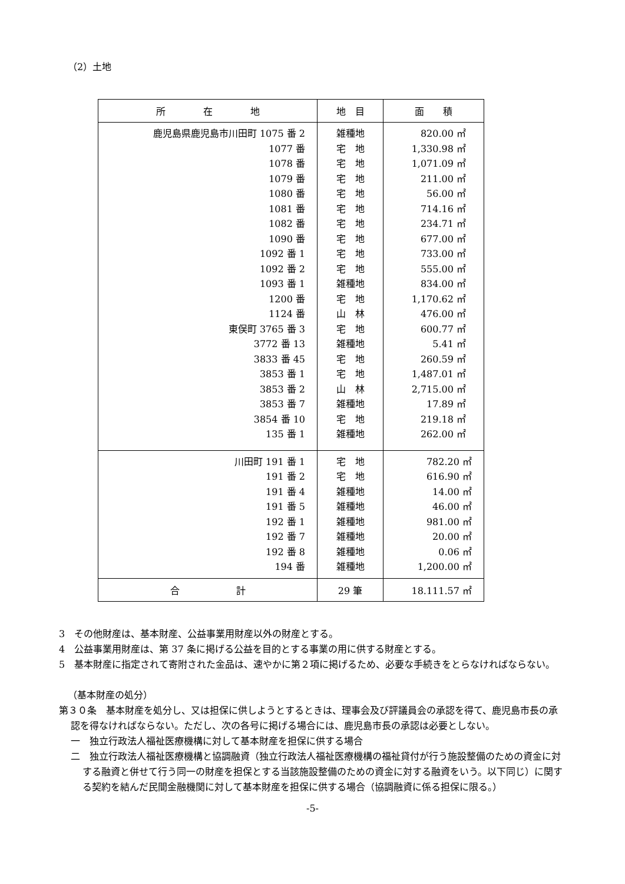（2）土地
| 所 在 地 | 地 目 | 面 積 |
| --- | --- | --- |
| 鹿児島県鹿児島市川田町 1075 番 2 1077 番 1078 番 1079 番 1080 番 1081 番 1082 番 1090 番 1092 番 1 1092 番 2 1093 番 1 1200 番 1124 番 東俣町 3765 番 3 3772 番 13 3833 番 45 3853 番 1 3853 番 2 3853 番 7 3854 番 10 135 番 1 | 雑種地 宅 地 宅 地 宅 地 宅 地 宅 地 宅 地 宅 地 宅 地 宅 地 雑種地 宅 地 山 林 宅 地 雑種地 宅 地 宅 地 山 林 雑種地 宅 地 雑種地 | 820.00 ㎡ 1,330.98 ㎡ 1,071.09 ㎡ 211.00 ㎡ 56.00 ㎡ 714.16 ㎡ 234.71 ㎡ 677.00 ㎡ 733.00 ㎡ 555.00 ㎡ 834.00 ㎡ 1,170.62 ㎡ 476.00 ㎡ 600.77 ㎡ 5.41 ㎡ 260.59 ㎡ 1,487.01 ㎡ 2,715.00 ㎡ 17.89 ㎡ 219.18 ㎡ 262.00 ㎡ |
| 川田町 191 番 1 191 番 2 191 番 4 191 番 5 192 番 1 192 番 7 192 番 8 194 番 | 宅 地 宅 地 雑種地 雑種地 雑種地 雑種地 雑種地 雑種地 | 782.20 ㎡ 616.90 ㎡ 14.00 ㎡ 46.00 ㎡ 981.00 ㎡ 20.00 ㎡ 0.06 ㎡ 1,200.00 ㎡ |
| 合 計 | 29 筆 | 18.111.57 ㎡ |
3　その他財産は、基本財産、公益事業用財産以外の財産とする。
4　公益事業用財産は、第 37 条に掲げる公益を目的とする事業の用に供する財産とする。
5　基本財産に指定されて寄附された金品は、速やかに第２項に掲げるため、必要な手続きをとらなければならない。
（基本財産の処分）
第３０条　基本財産を処分し、又は担保に供しようとするときは、理事会及び評議員会の承認を得て、鹿児島市長の承認を得なければならない。ただし、次の各号に掲げる場合には、鹿児島市長の承認は必要としない。
一　独立行政法人福祉医療機構に対して基本財産を担保に供する場合
二　独立行政法人福祉医療機構と協調融資（独立行政法人福祉医療機構の福祉貸付が行う施設整備のための資金に対する融資と併せて行う同一の財産を担保とする当該施設整備のための資金に対する融資をいう。以下同じ）に関する契約を結んだ民間金融機関に対して基本財産を担保に供する場合（協調融資に係る担保に限る。）
-5-